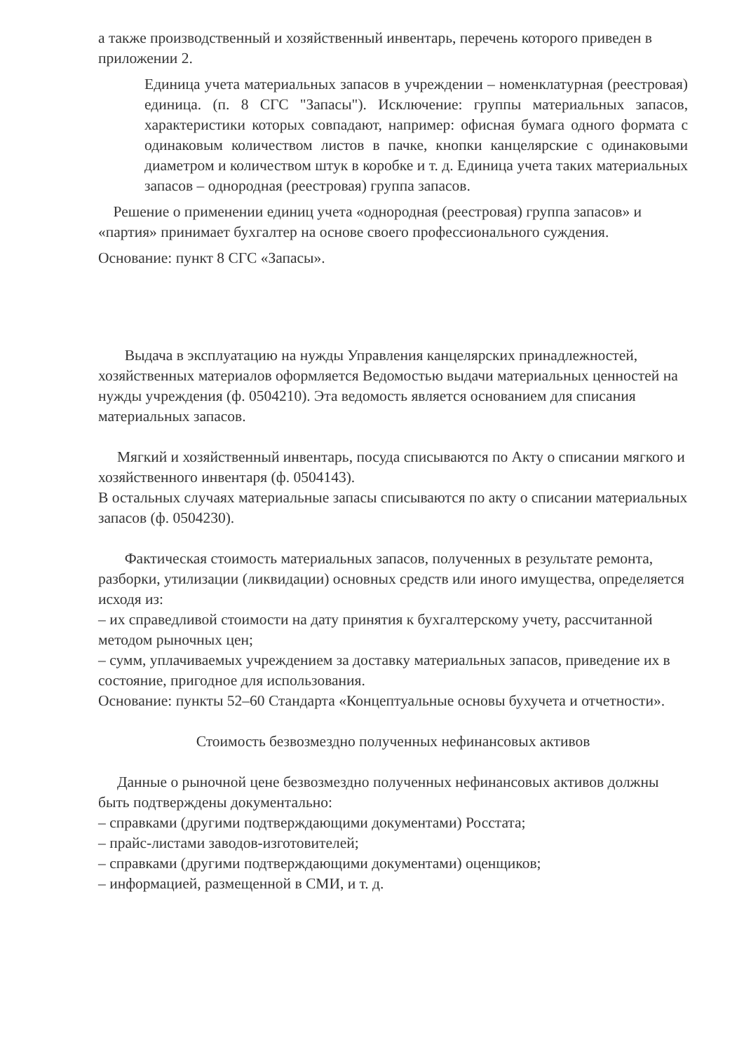а также производственный и хозяйственный инвентарь, перечень которого приведен в приложении 2.
Единица учета материальных запасов в учреждении – номенклатурная (реестровая) единица. (п. 8 СГС "Запасы"). Исключение: группы материальных запасов, характеристики которых совпадают, например: офисная бумага одного формата с одинаковым количеством листов в пачке, кнопки канцелярские с одинаковыми диаметром и количеством штук в коробке и т. д. Единица учета таких материальных запасов – однородная (реестровая) группа запасов.
Решение о применении единиц учета «однородная (реестровая) группа запасов» и «партия» принимает бухгалтер на основе своего профессионального суждения.
Основание: пункт 8 СГС «Запасы».
Выдача в эксплуатацию на нужды Управления канцелярских принадлежностей, хозяйственных материалов оформляется Ведомостью выдачи материальных ценностей на нужды учреждения (ф. 0504210). Эта ведомость является основанием для списания материальных запасов.
Мягкий и хозяйственный инвентарь, посуда списываются по Акту о списании мягкого и хозяйственного инвентаря (ф. 0504143).
В остальных случаях материальные запасы списываются по акту о списании материальных запасов (ф. 0504230).
Фактическая стоимость материальных запасов, полученных в результате ремонта, разборки, утилизации (ликвидации) основных средств или иного имущества, определяется исходя из:
– их справедливой стоимости на дату принятия к бухгалтерскому учету, рассчитанной методом рыночных цен;
– сумм, уплачиваемых учреждением за доставку материальных запасов, приведение их в состояние, пригодное для использования.
Основание: пункты 52–60 Стандарта «Концептуальные основы бухучета и отчетности».
Стоимость безвозмездно полученных нефинансовых активов
Данные о рыночной цене безвозмездно полученных нефинансовых активов должны быть подтверждены документально:
– справками (другими подтверждающими документами) Росстата;
– прайс-листами заводов-изготовителей;
– справками (другими подтверждающими документами) оценщиков;
– информацией, размещенной в СМИ, и т. д.